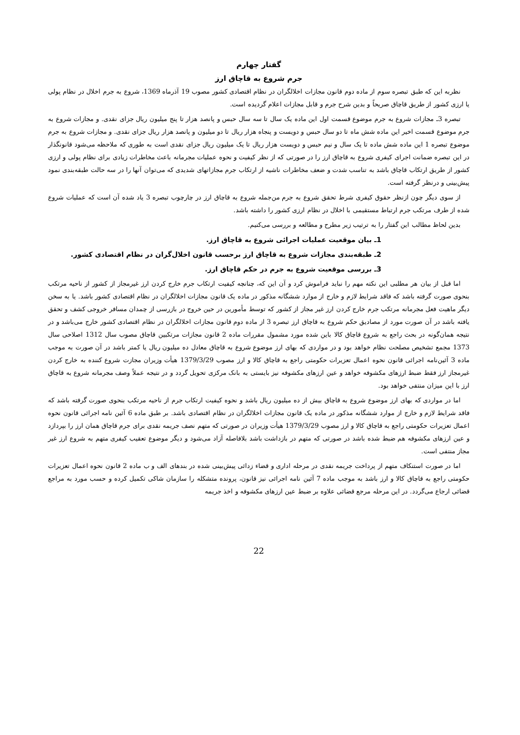گفتار چهارم
جرم شروع به قاچاق ارز
نظربه این که طبق تبصره سوم از ماده دوم قانون مجازات اخلالگران در نظام اقتصادی کشور مصوب 19 آذرماه 1369، شروع به جرم اخلال در نظام پولی یا ارزی کشور از طریق قاچاق صریحاً و بدین شرح جرم و قابل مجازات اعلام گردیده است.
تبصره 3ـ مجازات شروع به جرم موضوع قسمت اول این ماده یک سال تا سه سال حبس و پانصد هزار تا پنج میلیون ریال جزای نقدی. و مجازات شروع به جرم موضوع قسمت اخیر این ماده شش ماه تا دو سال حبس و دویست و پنجاه هزار ریال تا دو میلیون و پانصد هزار ریال جزای نقدی. و مجازات شروع به جرم موضوع تبصره 1 این ماده شش ماده تا یک سال و نیم حبس و دویست هزار ریال تا یک میلیون ریال جزای نقدی است به طوری که ملاحظه می‌شود قانونگذار در این تبصره ضمانت اجرای کیفری شروع به قاچاق ارز را در صورتی که از نظر کیفیت و نحوه عملیات مجرمانه باعث مخاطرات زیادی برای نظام پولی و ارزی کشور از طریق ارتکاب قاچاق باشد به تناسب شدت و ضعف مخاطرات ناشیه از ارتکاب جرم مجازاتهای شدیدی که می‌توان آنها را در سه حالت طبقه‌بندی نمود پیش‌بینی و درنظر گرفته است.
از سوی دیگر چون ازنظر حقوق کیفری شرط تحقق شروع به جرم من‌جمله شروع به قاچاق ارز در چارچوب تبصره 3 یاد شده آن است که عملیات شروع شده از طرف مرتکب جرم ارتباط مستقیمی با اخلال در نظام ارزی کشور را داشته باشد.
بدین لحاظ مطالب این گفتار را به ترتیب زیر مطرح و مطالعه و بررسی می‌کنیم.
1ـ بیان موقعیت عملیات اجرائی شروع به قاچاق ارز.
2ـ طبقه‌بندی مجازات شروع به قاچاق ارز برحسب قانون اخلال‌گران در نظام اقتصادی کشور.
3ـ بررسی موقعیت شروع به جرم در حکم قاچاق ارز.
اما قبل از بیان هر مطلبی این نکته مهم را نباید فراموش کرد و آن این که، چنانچه کیفیت ارتکاب جرم خارج کردن ارز غیرمجاز از کشور از ناحیه مرتکب بنحوی صورت گرفته باشد که فاقد شرایط لازم و خارج از موارد ششگانه مذکور در ماده یک قانون مجازات اخلالگران در نظام اقتصادی کشور باشد. یا به سخن دیگر ماهیت فعل مجرمانه مرتکب جرم خارج کردن ارز غیر مجاز از کشور که توسط مأمورین در حین خروج در بازرسی از چمدان مسافر خروجی کشف و تحقق یافته باشد در آن صورت مورد از مصادیق حکم شروع به قاچاق ارز تبصره 3 از ماده دوم قانون مجازات اخلالگران در نظام اقتصادی کشور خارج می‌باشد و در نتیجه همان‌گونه در بحث راجع به شروع قاچاق کالا باین شده مورد مشمول مقررات ماده 2 قانون مجازات مرتکبین قاچاق مصوب سال 1312 اصلاحی سال 1373 مجمع تشخیص مصلحت نظام خواهد بود و در مواردی که بهای ارز موضوع شروع به قاچاق معادل ده میلیون ریال یا کمتر باشد در آن صورت به موجب ماده 3 آئین‌نامه اجرائی قانون نحوه اعمال تعزیرات حکومتی راجع به قاچاق کالا و ارز مصوب 1379/3/29 هیأت وزیران مجازت شروع کننده به خارج کردن غیرمجاز ارز فقط ضبط ارزهای مکشوفه خواهد و عین ارزهای مکشوفه نیز بایستی به بانک مرکزی تحویل گردد و در نتیجه عملاً وصف مجرمانه شروع به قاچاق ارز با این میزان منتفی خواهد بود.
اما در مواردی که بهای ارز موضوع شروع به قاچاق بیش از ده میلیون ریال باشد و نحوه کیفیت ارتکاب جرم از ناحیه مرتکب بنحوی صورت گرفته باشد که فاقد شرایط لازم و خارج از موارد ششگانه مذکور در ماده یک قانون مجازات اخلالگران در نظام اقتصادی باشد. بر طبق ماده 6 آئین نامه اجرائی قانون نحوه اعمال تعزیرات حکومتی راجع به قاچاق کالا و ارز مصوب 1379/3/29 هیأت وزیران در صورتی که متهم نصف جریمه نقدی برای جرم قاچاق همان ارز را بپردازد و عین ارزهای مکشوفه هم ضبط شده باشد در صورتی که متهم در بازداشت باشد بلافاصله آزاد می‌شود و دیگر موضوع تعقیب کیفری متهم به شروع ارز غیر مجاز منتفی است.
اما در صورت استنکاف متهم از پرداخت جریمه نقدی در مرحله اداری و قضاء زدائی پیش‌بینی شده در بندهای الف و ب ماده 2 قانون نحوه اعمال تعزیرات حکومتی راجع به قاچاق کالا و ارز باشد به موجب ماده 7 آئین نامه اجرائی نیز قانون، پرونده متشکله را سازمان شاکی تکمیل کرده و حسب مورد به مراجع قضائی ارجاع می‌گردد. در این مرحله مرجع قضائی علاوه بر ضبط عین ارزهای مکشوفه و اخذ جریمه
22